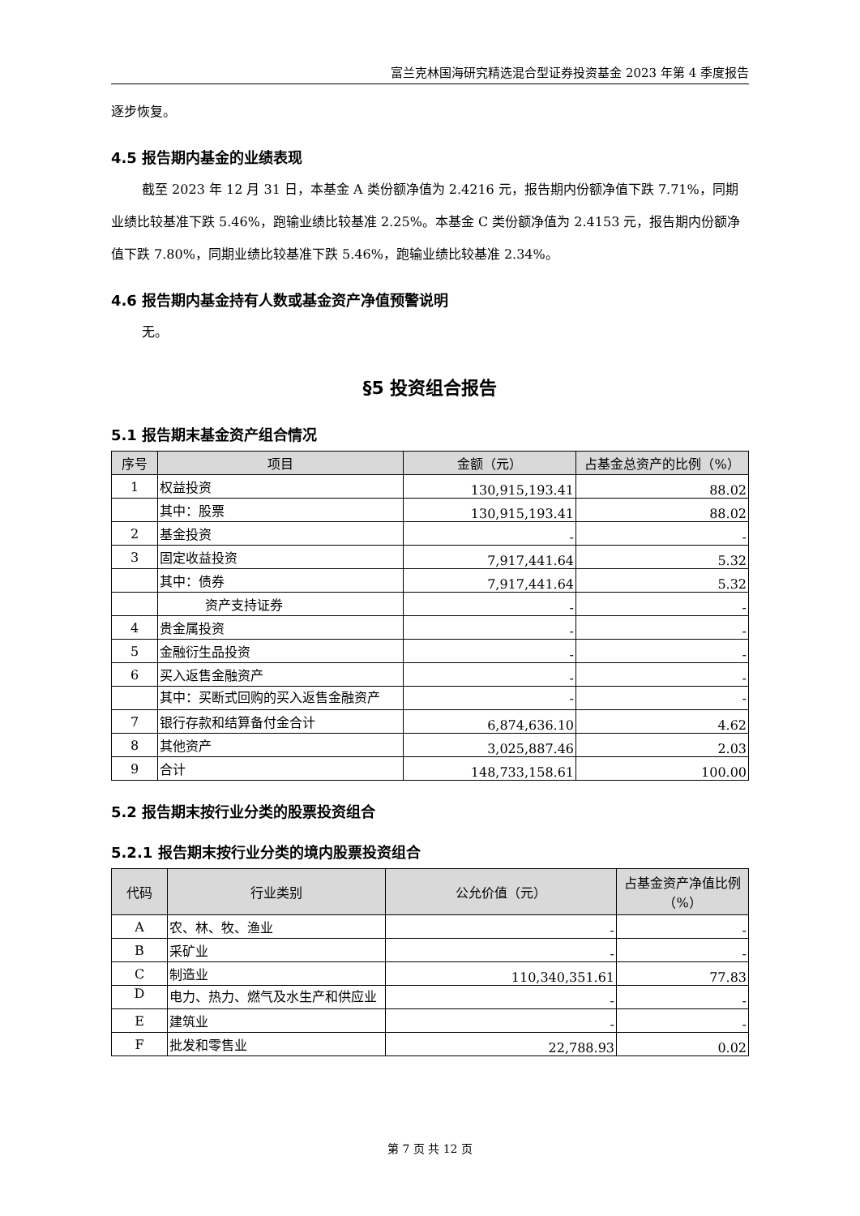富兰克林国海研究精选混合型证券投资基金 2023 年第 4 季度报告
逐步恢复。
4.5 报告期内基金的业绩表现
截至 2023 年 12 月 31 日，本基金 A 类份额净值为 2.4216 元，报告期内份额净值下跌 7.71%，同期业绩比较基准下跌 5.46%，跑输业绩比较基准 2.25%。本基金 C 类份额净值为 2.4153 元，报告期内份额净值下跌 7.80%，同期业绩比较基准下跌 5.46%，跑输业绩比较基准 2.34%。
4.6 报告期内基金持有人数或基金资产净值预警说明
无。
§5 投资组合报告
5.1 报告期末基金资产组合情况
| 序号 | 项目 | 金额（元） | 占基金总资产的比例（%） |
| --- | --- | --- | --- |
| 1 | 权益投资 | 130,915,193.41 | 88.02 |
| | 其中：股票 | 130,915,193.41 | 88.02 |
| 2 | 基金投资 | - | - |
| 3 | 固定收益投资 | 7,917,441.64 | 5.32 |
| | 其中：债券 | 7,917,441.64 | 5.32 |
| | 资产支持证券 | - | - |
| 4 | 贵金属投资 | - | - |
| 5 | 金融衍生品投资 | - | - |
| 6 | 买入返售金融资产 | - | - |
| | 其中：买断式回购的买入返售金融资产 | - | - |
| 7 | 银行存款和结算备付金合计 | 6,874,636.10 | 4.62 |
| 8 | 其他资产 | 3,025,887.46 | 2.03 |
| 9 | 合计 | 148,733,158.61 | 100.00 |
5.2 报告期末按行业分类的股票投资组合
5.2.1 报告期末按行业分类的境内股票投资组合
| 代码 | 行业类别 | 公允价值（元） | 占基金资产净值比例（%） |
| --- | --- | --- | --- |
| A | 农、林、牧、渔业 | - | - |
| B | 采矿业 | - | - |
| C | 制造业 | 110,340,351.61 | 77.83 |
| D | 电力、热力、燃气及水生产和供应业 | - | - |
| E | 建筑业 | - | - |
| F | 批发和零售业 | 22,788.93 | 0.02 |
第 7 页 共 12 页